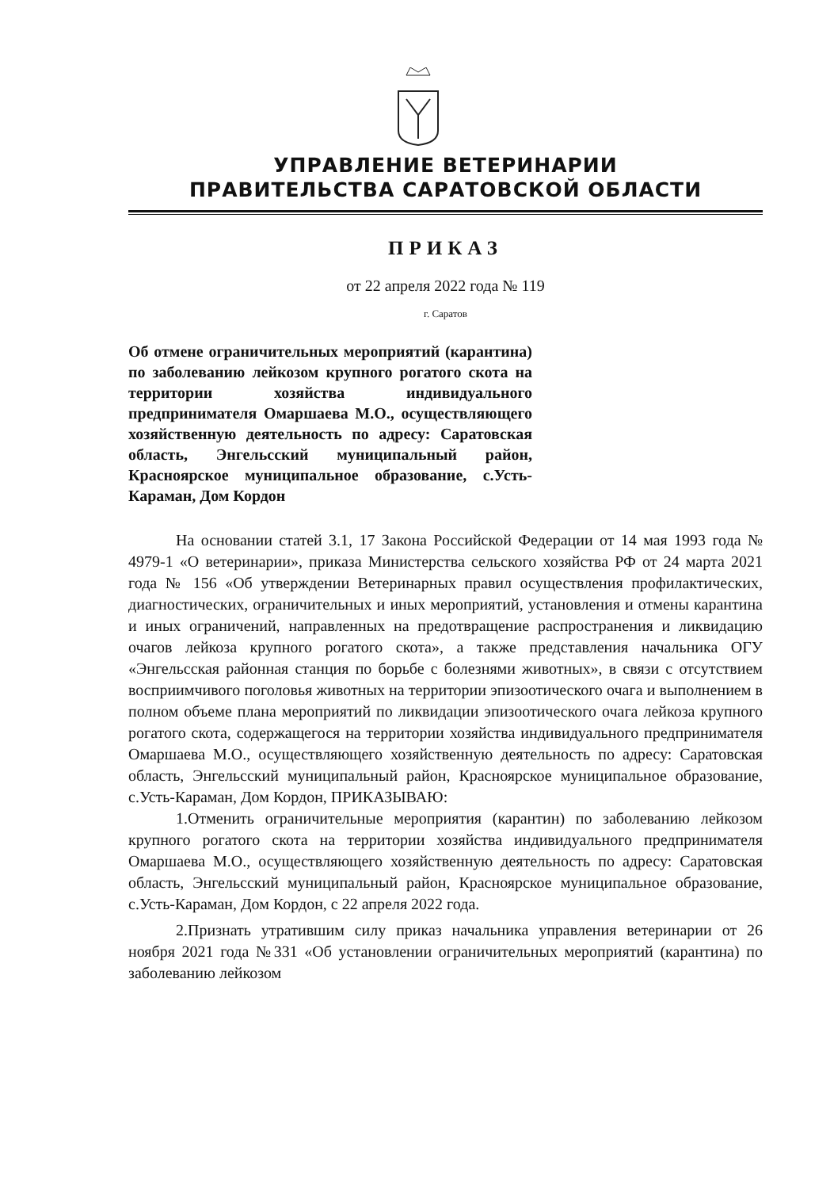УПРАВЛЕНИЕ ВЕТЕРИНАРИИ
ПРАВИТЕЛЬСТВА САРАТОВСКОЙ ОБЛАСТИ
ПРИКАЗ
от 22 апреля 2022 года № 119
г. Саратов
Об отмене ограничительных мероприятий (карантина) по заболеванию лейкозом крупного рогатого скота на территории хозяйства индивидуального предпринимателя Омаршаева М.О., осуществляющего хозяйственную деятельность по адресу: Саратовская область, Энгельсский муниципальный район, Красноярское муниципальное образование, с.Усть-Караман, Дом Кордон
На основании статей 3.1, 17 Закона Российской Федерации от 14 мая 1993 года № 4979-1 «О ветеринарии», приказа Министерства сельского хозяйства РФ от 24 марта 2021 года № 156 «Об утверждении Ветеринарных правил осуществления профилактических, диагностических, ограничительных и иных мероприятий, установления и отмены карантина и иных ограничений, направленных на предотвращение распространения и ликвидацию очагов лейкоза крупного рогатого скота», а также представления начальника ОГУ «Энгельсская районная станция по борьбе с болезнями животных», в связи с отсутствием восприимчивого поголовья животных на территории эпизоотического очага и выполнением в полном объеме плана мероприятий по ликвидации эпизоотического очага лейкоза крупного рогатого скота, содержащегося на территории хозяйства индивидуального предпринимателя Омаршаева М.О., осуществляющего хозяйственную деятельность по адресу: Саратовская область, Энгельсский муниципальный район, Красноярское муниципальное образование, с.Усть-Караман, Дом Кордон, ПРИКАЗЫВАЮ:
1.Отменить ограничительные мероприятия (карантин) по заболеванию лейкозом крупного рогатого скота на территории хозяйства индивидуального предпринимателя Омаршаева М.О., осуществляющего хозяйственную деятельность по адресу: Саратовская область, Энгельсский муниципальный район, Красноярское муниципальное образование, с.Усть-Караман, Дом Кордон, с 22 апреля 2022 года.
2.Признать утратившим силу приказ начальника управления ветеринарии от 26 ноября 2021 года №331 «Об установлении ограничительных мероприятий (карантина) по заболеванию лейкозом